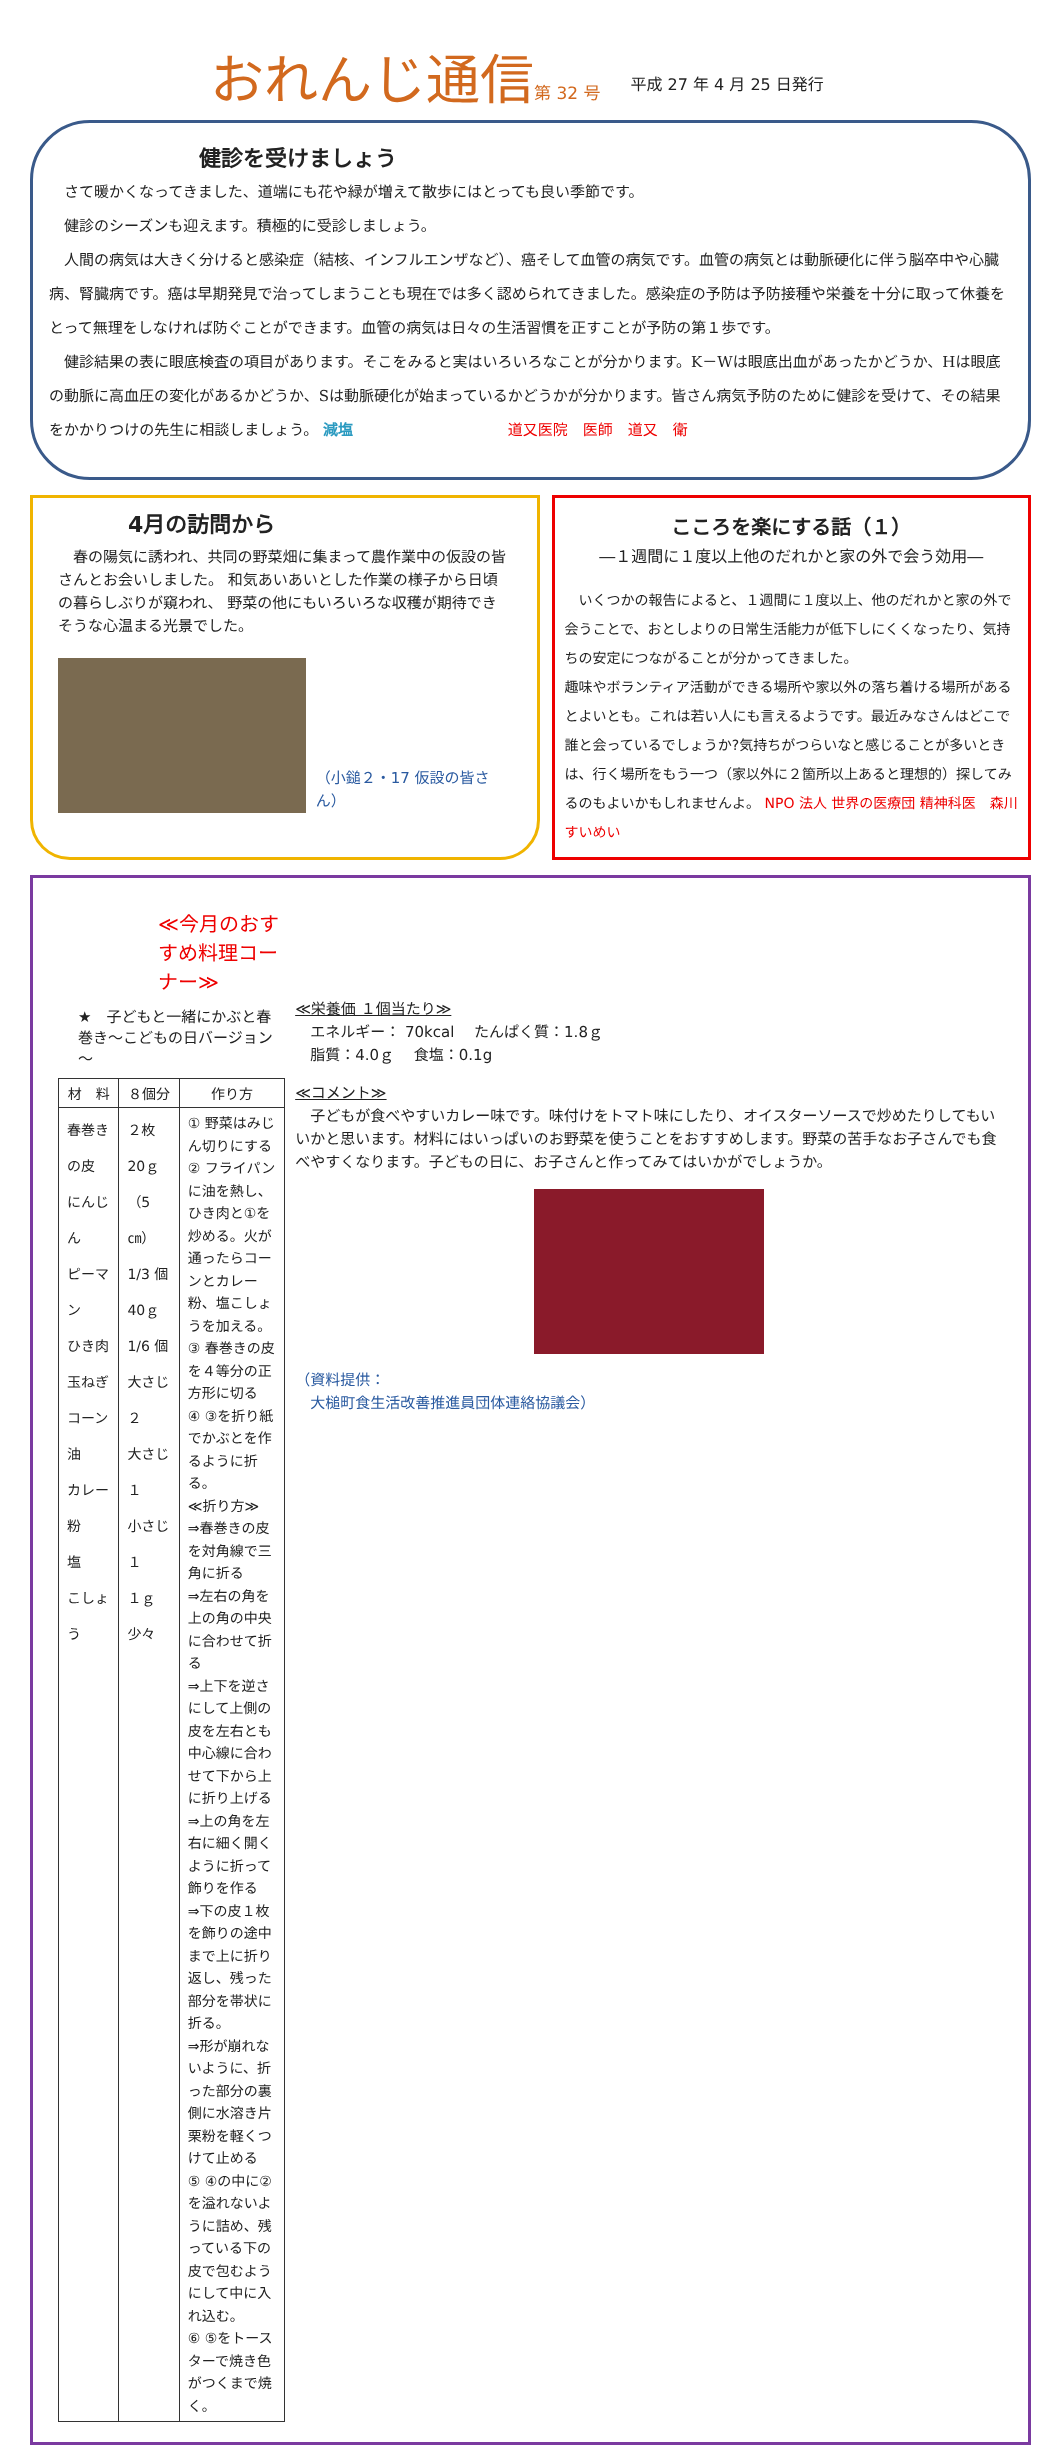おれんじ通信第 32 号
平成 27 年 4 月 25 日発行
健診を受けましょう
　さて暖かくなってきました、道端にも花や緑が増えて散歩にはとっても良い季節です。
　健診のシーズンも迎えます。積極的に受診しましょう。
　人間の病気は大きく分けると感染症（結核、インフルエンザなど）、癌そして血管の病気です。血管の病気とは動脈硬化に伴う脳卒中や心臓病、腎臓病です。癌は早期発見で治ってしまうことも現在では多く認められてきました。感染症の予防は予防接種や栄養を十分に取って休養をとって無理をしなければ防ぐことができます。血管の病気は日々の生活習慣を正すことが予防の第１歩です。
　健診結果の表に眼底検査の項目があります。そこをみると実はいろいろなことが分かります。K－Wは眼底出血があったかどうか、Hは眼底の動脈に高血圧の変化があるかどうか、Sは動脈硬化が始まっているかどうかが分かります。皆さん病気予防のために健診を受けて、その結果をかかりつけの先生に相談しましょう。 減塩 道又医院　医師　道又　衛
4月の訪問から
　春の陽気に誘われ、共同の野菜畑に集まって農作業中の仮設の皆さんとお会いしました。 和気あいあいとした作業の様子から日頃の暮らしぶりが窺われ、 野菜の他にもいろいろな収穫が期待できそうな心温まる光景でした。
（小鎚２・17 仮設の皆さん）
こころを楽にする話（１）
―１週間に１度以上他のだれかと家の外で会う効用―
　いくつかの報告によると、１週間に１度以上、他のだれかと家の外で会うことで、おとしよりの日常生活能力が低下しにくくなったり、気持ちの安定につながることが分かってきました。
趣味やボランティア活動ができる場所や家以外の落ち着ける場所があるとよいとも。これは若い人にも言えるようです。最近みなさんはどこで誰と会っているでしょうか?気持ちがつらいなと感じることが多いときは、行く場所をもう一つ（家以外に２箇所以上あると理想的）探してみるのもよいかもしれませんよ。 NPO 法人 世界の医療団 精神科医　森川すいめい
≪今月のおすすめ料理コーナー≫
★　子どもと一緒にかぶと春巻き～こどもの日バージョン～
| 材 料 | ８個分 | 作り方 |
| --- | --- | --- |
| 春巻きの皮 にんじん ピーマン ひき肉 玉ねぎ コーン 油 カレー粉 塩 こしょう | ２枚 20ｇ（5㎝） 1/3 個 40ｇ 1/6 個 大さじ２ 大さじ１ 小さじ１ １ｇ 少々 | ① 野菜はみじん切りにする ② フライパンに油を熱し、ひき肉と①を炒める。火が通ったらコーンとカレー粉、塩こしょうを加える。 ③ 春巻きの皮を４等分の正方形に切る ④ ③を折り紙でかぶとを作るように折る。 ≪折り方≫ ⇒春巻きの皮を対角線で三角に折る ⇒左右の角を上の角の中央に合わせて折る ⇒上下を逆さにして上側の皮を左右とも中心線に合わせて下から上に折り上げる ⇒上の角を左右に細く開くように折って飾りを作る ⇒下の皮１枚を飾りの途中まで上に折り返し、残った部分を帯状に折る。 ⇒形が崩れないように、折った部分の裏側に水溶き片栗粉を軽くつけて止める ⑤ ④の中に②を溢れないように詰め、残っている下の皮で包むようにして中に入れ込む。 ⑥ ⑤をトースターで焼き色がつくまで焼く。 |
≪栄養価 １個当たり≫
　エネルギー： 70kcal　 たんぱく質：1.8ｇ
　脂質：4.0ｇ　 食塩：0.1g
≪コメント≫
　子どもが食べやすいカレー味です。味付けをトマト味にしたり、オイスターソースで炒めたりしてもいいかと思います。材料にはいっぱいのお野菜を使うことをおすすめします。野菜の苦手なお子さんでも食べやすくなります。子どもの日に、お子さんと作ってみてはいかがでしょうか。
（資料提供：
　大槌町食生活改善推進員団体連絡協議会）